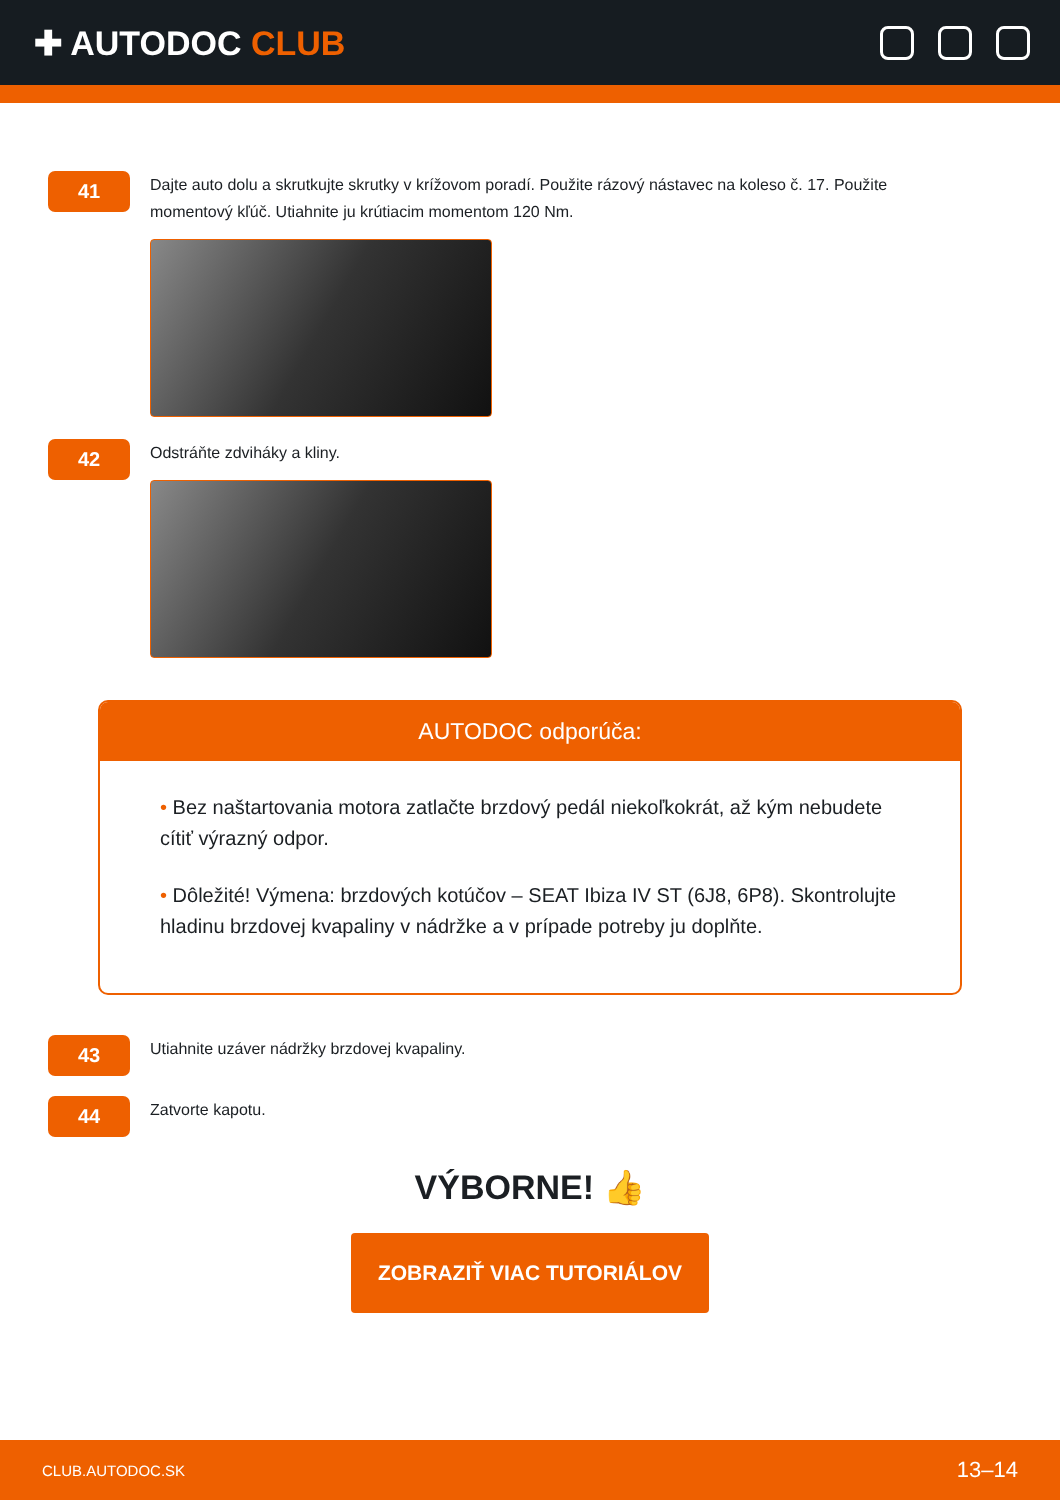✚ AUTODOC CLUB
41
Dajte auto dolu a skrutkujte skrutky v krížovom poradí. Použite rázový nástavec na koleso č. 17. Použite momentový kľúč. Utiahnite ju krútiacim momentom 120 Nm.
42
Odstráňte zdviháky a kliny.
AUTODOC odporúča:
• Bez naštartovania motora zatlačte brzdový pedál niekoľkokrát, až kým nebudete cítiť výrazný odpor.
• Dôležité! Výmena: brzdových kotúčov – SEAT Ibiza IV ST (6J8, 6P8). Skontrolujte hladinu brzdovej kvapaliny v nádržke a v prípade potreby ju doplňte.
43
Utiahnite uzáver nádržky brzdovej kvapaliny.
44
Zatvorte kapotu.
VÝBORNE! 👍
ZOBRAZIŤ VIAC TUTORIÁLOV
CLUB.AUTODOC.SK 13–14